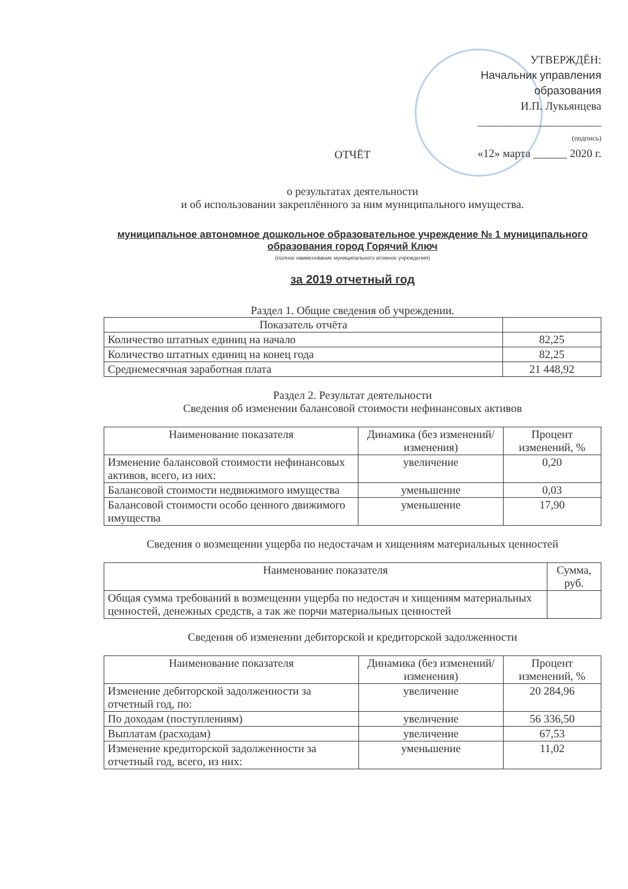УТВЕРЖДЁН:
Начальник управления образования
И.П. Лукьянцева
______________________
(подпись)
«12» марта ______ 2020 г.
ОТЧЁТ
о результатах деятельности
и об использовании закреплённого за ним муниципального имущества.
муниципальное автономное дошкольное образовательное учреждение № 1 муниципального образования город Горячий Ключ
(полное наименование муниципального атомное учреждения)
за 2019 отчетный год
Раздел 1. Общие сведения об учреждении.
| Показатель отчёта | |
| --- | --- |
| Количество штатных единиц на начало | 82,25 |
| Количество штатных единиц на конец года | 82,25 |
| Среднемесячная заработная плата | 21 448,92 |
Раздел 2. Результат деятельности
Сведения об изменении балансовой стоимости нефинансовых активов
| Наименование показателя | Динамика (без изменений/изменения) | Процент изменений, % |
| --- | --- | --- |
| Изменение балансовой стоимости нефинансовых активов, всего, из них: | увеличение | 0,20 |
| Балансовой стоимости недвижимого имущества | уменьшение | 0,03 |
| Балансовой стоимости особо ценного движимого имущества | уменьшение | 17,90 |
Сведения о возмещении ущерба по недостачам и хищениям материальных ценностей
| Наименование показателя | Сумма, руб. |
| --- | --- |
| Общая сумма требований в возмещении ущерба по недостач и хищениям материальных ценностей, денежных средств, а так же порчи материальных ценностей | |
Сведения об изменении дебиторской и кредиторской задолженности
| Наименование показателя | Динамика (без изменений/изменения) | Процент изменений, % |
| --- | --- | --- |
| Изменение дебиторской задолженности за отчетный год, по: | увеличение | 20 284,96 |
| По доходам (поступлениям) | увеличение | 56 336,50 |
| Выплатам (расходам) | увеличение | 67,53 |
| Изменение кредиторской задолженности за отчетный год, всего, из них: | уменьшение | 11,02 |